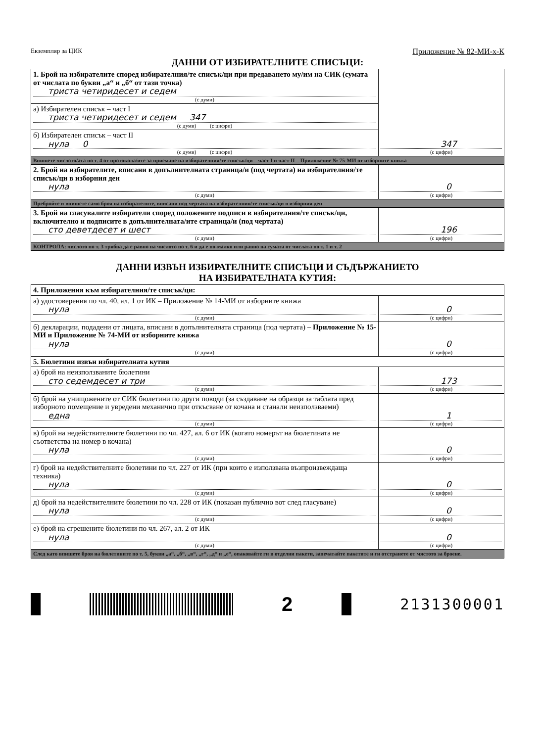Екземпляр за ЦИК Приложение № 82-МИ-х-К
ДАННИ ОТ ИЗБИРАТЕЛНИТЕ СПИСЪЦИ:
| 1. Брой на избирателите според избирателния/те списък/ци при предаването му/им на СИК (сумата от числата по букви „а“ и „б“ от тази точка) триста четиридесет и седем (с думи) | 347 (с цифри) |
| а) Избирателен списък – част I триста четиридесет и седем 347 (с думи) (с цифри) | |
| б) Избирателен списък – част II нула 0 (с думи) (с цифри) | |
| Впишете числото/ата по т. 4 от протокола/ите за приемане на избирателния/те списък/ци – част I и част II – Приложение № 75-МИ от изборните книжа | |
| 2. Брой на избирателите, вписани в допълнителната страница/и (под чертата) на избирателния/те списък/ци в изборния ден нула (с думи) | 0 (с цифри) |
| Пребройте и впишете само броя на избирателите, вписани под чертата на избирателния/те списък/ци в изборния ден | |
| 3. Брой на гласувалите избиратели според положените подписи в избирателния/те списък/ци, включително и подписите в допълнителната/ите страница/и (под чертата) сто деветдесет и шест (с думи) | 196 (с цифри) |
| КОНТРОЛА: числото по т. 3 трябва да е равно на числото по т. 6 и да е по-малко или равно на сумата от числата по т. 1 и т. 2 | |
ДАННИ ИЗВЪН ИЗБИРАТЕЛНИТЕ СПИСЪЦИ И СЪДЪРЖАНИЕТО
НА ИЗБИРАТЕЛНАТА КУТИЯ:
| 4. Приложения към избирателния/те списък/ци: | |
| а) удостоверения по чл. 40, ал. 1 от ИК – Приложение № 14-МИ от изборните книжа нула (с думи) | 0 (с цифри) |
| б) декларации, подадени от лицата, вписани в допълнителната страница (под чертата) – Приложение № 15-МИ и Приложение № 74-МИ от изборните книжа нула (с думи) | 0 (с цифри) |
| 5. Бюлетини извън избирателната кутия | |
| а) брой на неизползваните бюлетини сто седемдесет и три (с думи) | 173 (с цифри) |
| б) брой на унищожените от СИК бюлетини по други поводи (за създаване на образци за таблата пред изборното помещение и увредени механично при откъсване от кочана и станали неизползваеми) една (с думи) | 1 (с цифри) |
| в) брой на недействителните бюлетини по чл. 427, ал. 6 от ИК (когато номерът на бюлетината не съответства на номер в кочана) нула (с думи) | 0 (с цифри) |
| г) брой на недействителните бюлетини по чл. 227 от ИК (при които е използвана възпроизвеждаща техника) нула (с думи) | 0 (с цифри) |
| д) брой на недействителните бюлетини по чл. 228 от ИК (показан публично вот след гласуване) нула (с думи) | 0 (с цифри) |
| е) брой на сгрешените бюлетини по чл. 267, ал. 2 от ИК нула (с думи) | 0 (с цифри) |
| След като впишете броя на бюлетините по т. 5, букви „а“, „б“, „в“, „г“, „д“ и „е“, опаковайте ги в отделни пакети, запечатайте пакетите и ги отстранете от мястото за броене. | |
2
2131300001